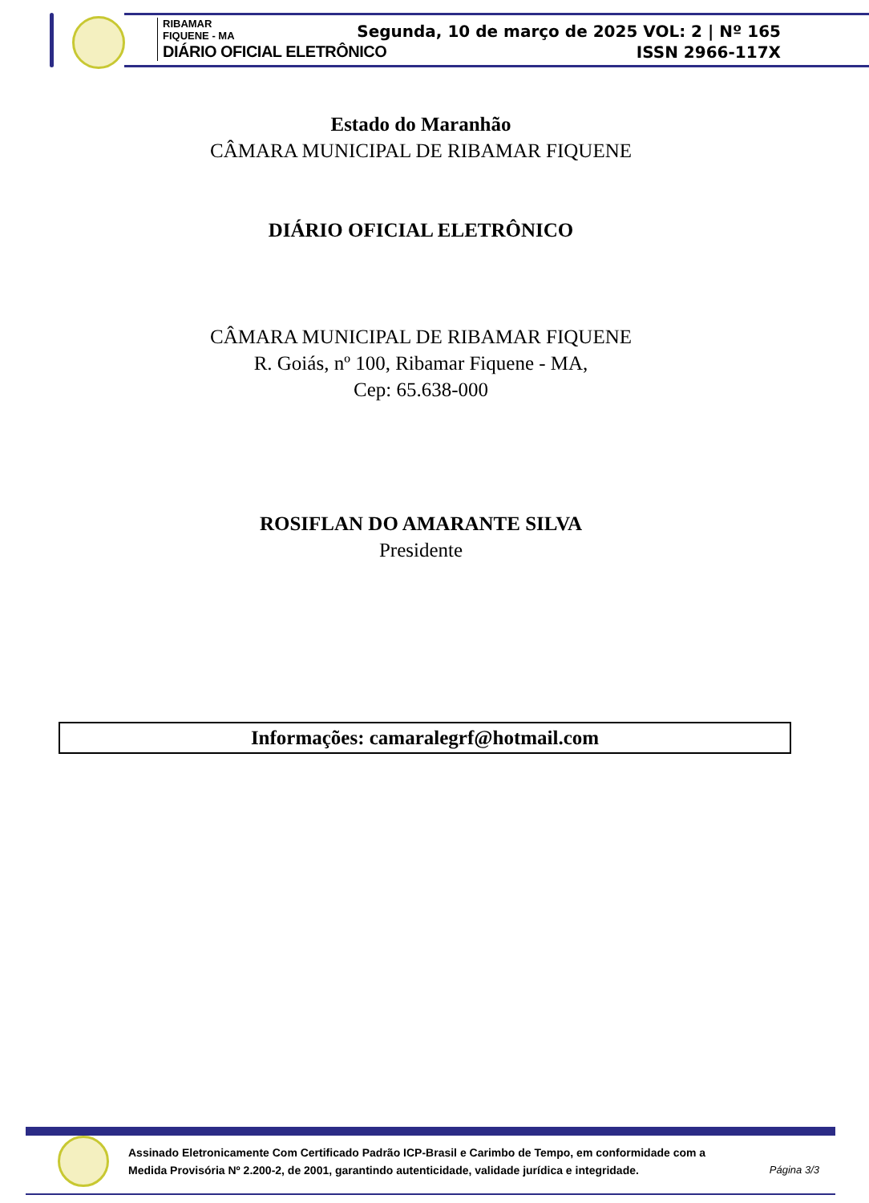RIBAMAR
FIQUENE - MA
DIÁRIO OFICIAL ELETRÔNICO
Segunda, 10 de março de 2025 VOL: 2 | Nº 165
ISSN 2966-117X
Estado do Maranhão
CÂMARA MUNICIPAL DE RIBAMAR FIQUENE
DIÁRIO OFICIAL ELETRÔNICO
CÂMARA MUNICIPAL DE RIBAMAR FIQUENE
R. Goiás, nº 100, Ribamar Fiquene - MA,
Cep: 65.638-000
ROSIFLAN DO AMARANTE SILVA
Presidente
Informações: camaralegrf@hotmail.com
Assinado Eletronicamente Com Certificado Padrão ICP-Brasil e Carimbo de Tempo, em conformidade com a
Medida Provisória Nº 2.200-2, de 2001, garantindo autenticidade, validade jurídica e integridade.
Página 3/3